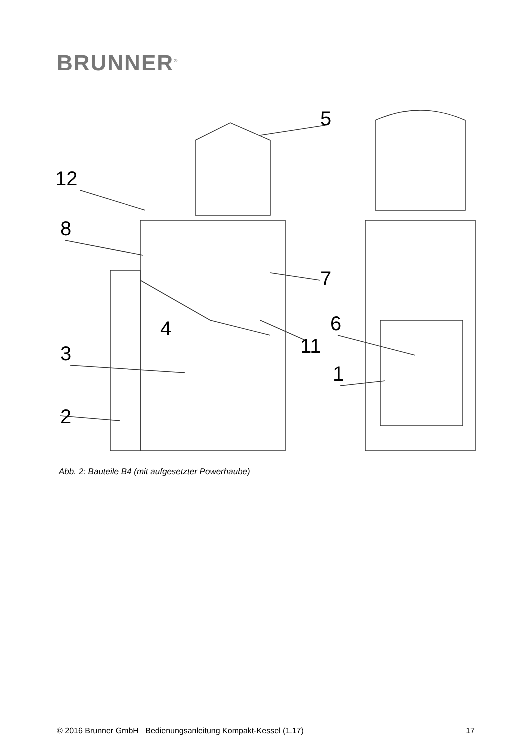BRUNNER<sup>®</sup>
5
12
8
7
4
6
11
3
1
2
Abb. 2: Bauteile B4 (mit aufgesetzter Powerhaube)
© 2016 Brunner GmbH Bedienungsanleitung Kompakt-Kessel (1.17) 17